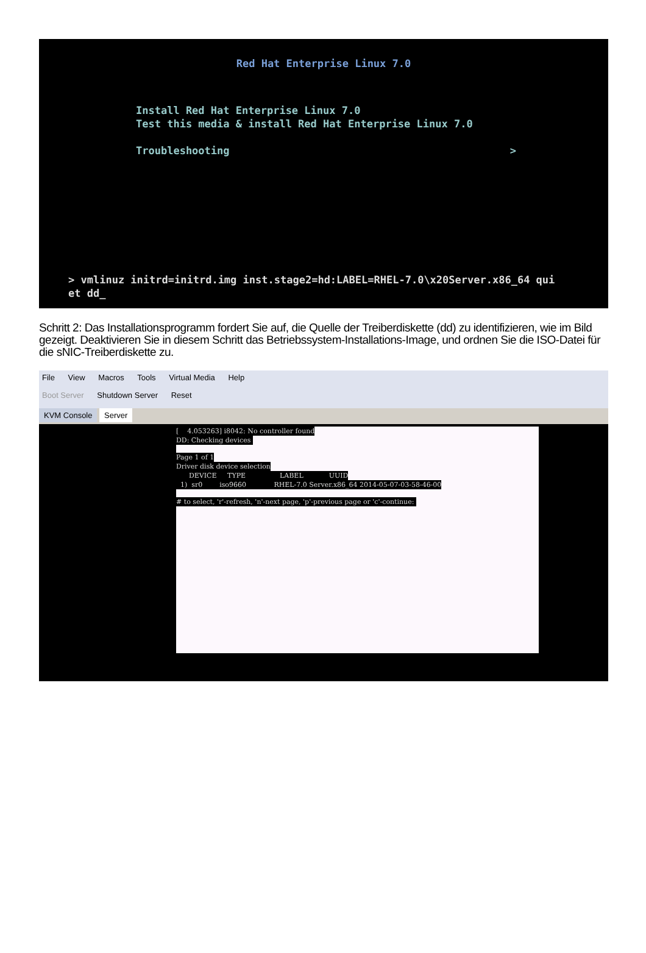Red Hat Enterprise Linux 7.0
Install Red Hat Enterprise Linux 7.0
Test this media & install Red Hat Enterprise Linux 7.0
Troubleshooting >
> vmlinuz initrd=initrd.img inst.stage2=hd:LABEL=RHEL-7.0\x20Server.x86_64 qui
et dd_
Schritt 2: Das Installationsprogramm fordert Sie auf, die Quelle der Treiberdiskette (dd) zu identifizieren, wie im Bild gezeigt. Deaktivieren Sie in diesem Schritt das Betriebssystem-Installations-Image, und ordnen Sie die ISO-Datei für die sNIC-Treiberdiskette zu.
File View Macros Tools Virtual Media Help
Boot Server Shutdown Server Reset
KVM Console Server
[ 4.053263] i8042: No controller found
DD: Checking devices
Page 1 of 1
Driver disk device selection
DEVICE TYPE LABEL UUID
1) sr0 iso9660 RHEL-7.0 Server.x86_64 2014-05-07-03-58-46-00
# to select, 'r'-refresh, 'n'-next page, 'p'-previous page or 'c'-continue: